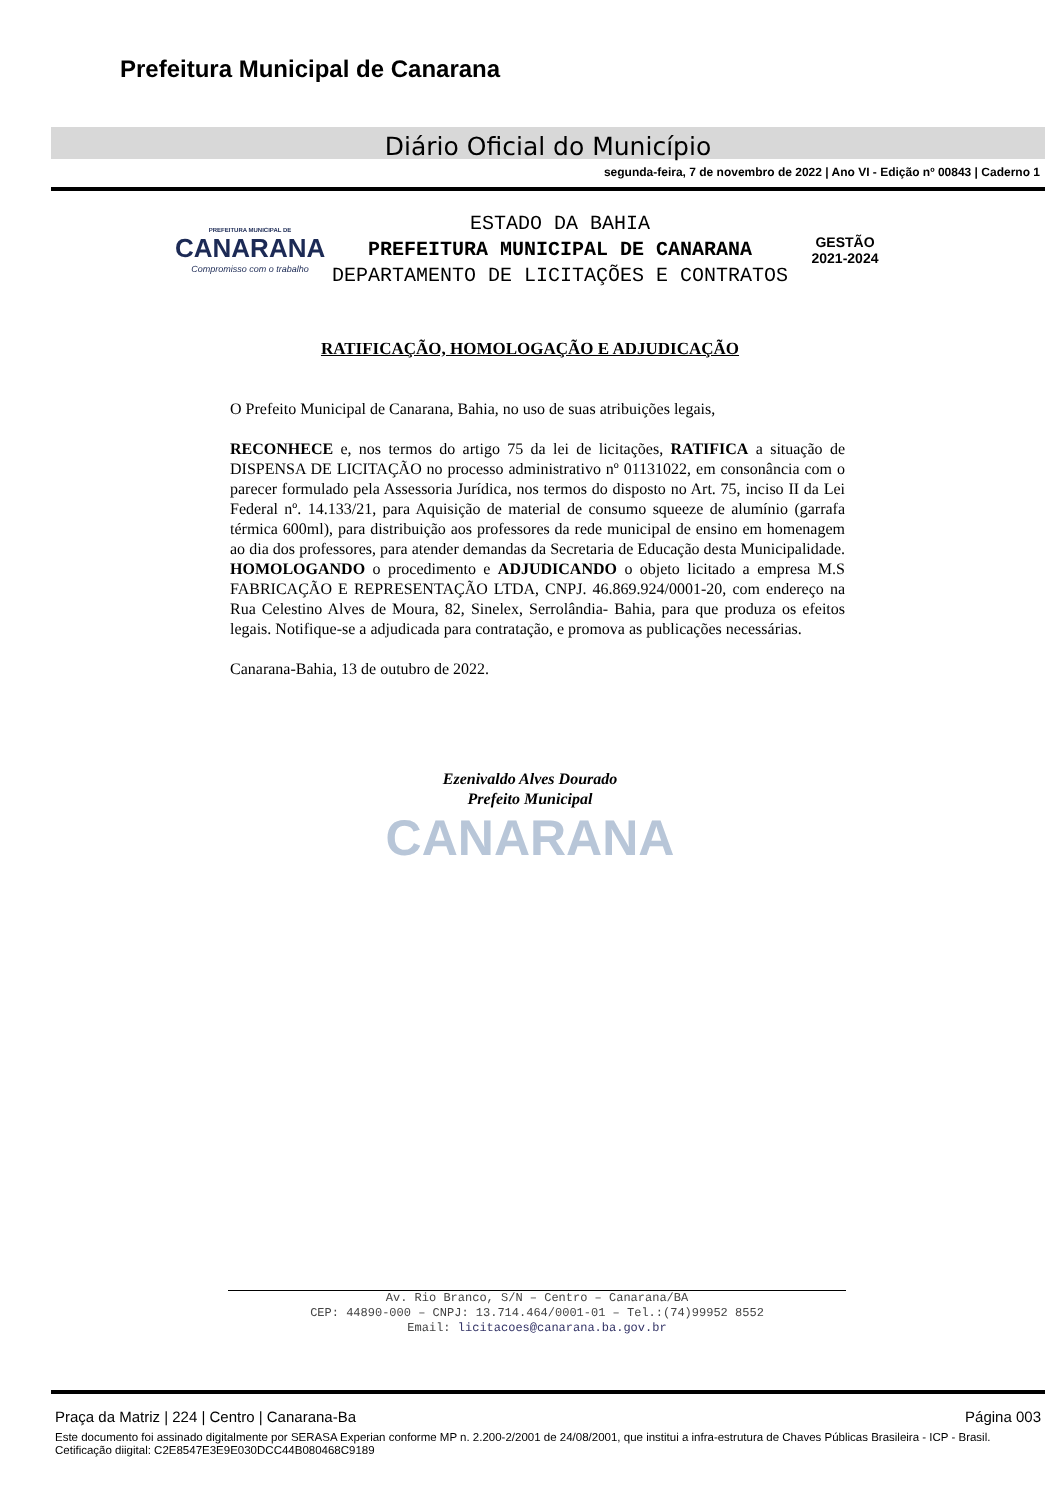Prefeitura Municipal de Canarana
Diário Oficial do Município
segunda-feira, 7 de novembro de 2022 | Ano VI - Edição nº 00843 | Caderno 1
PREFEITURA MUNICIPAL DE
CANARANA
Compromisso com o trabalho
ESTADO DA BAHIA
PREFEITURA MUNICIPAL DE CANARANA
DEPARTAMENTO DE LICITAÇÕES E CONTRATOS
GESTÃO
2021-2024
RATIFICAÇÃO, HOMOLOGAÇÃO E ADJUDICAÇÃO
O Prefeito Municipal de Canarana, Bahia, no uso de suas atribuições legais,
RECONHECE e, nos termos do artigo 75 da lei de licitações, RATIFICA a situação de DISPENSA DE LICITAÇÃO no processo administrativo nº 01131022, em consonância com o parecer formulado pela Assessoria Jurídica, nos termos do disposto no Art. 75, inciso II da Lei Federal nº. 14.133/21, para Aquisição de material de consumo squeeze de alumínio (garrafa térmica 600ml), para distribuição aos professores da rede municipal de ensino em homenagem ao dia dos professores, para atender demandas da Secretaria de Educação desta Municipalidade. HOMOLOGANDO o procedimento e ADJUDICANDO o objeto licitado a empresa M.S FABRICAÇÃO E REPRESENTAÇÃO LTDA, CNPJ. 46.869.924/0001-20, com endereço na Rua Celestino Alves de Moura, 82, Sinelex, Serrolândia- Bahia, para que produza os efeitos legais. Notifique-se a adjudicada para contratação, e promova as publicações necessárias.
Canarana-Bahia, 13 de outubro de 2022.
Ezenivaldo Alves Dourado
Prefeito Municipal
CANARANA
Av. Rio Branco, S/N – Centro – Canarana/BA
CEP: 44890-000 – CNPJ: 13.714.464/0001-01 – Tel.:(74)99952 8552
Email: licitacoes@canarana.ba.gov.br
Praça da Matriz | 224 | Centro | Canarana-Ba Página 003
Este documento foi assinado digitalmente por SERASA Experian conforme MP n. 2.200-2/2001 de 24/08/2001, que institui a infra-estrutura de Chaves Públicas Brasileira - ICP - Brasil. Cetificação diigital: C2E8547E3E9E030DCC44B080468C9189